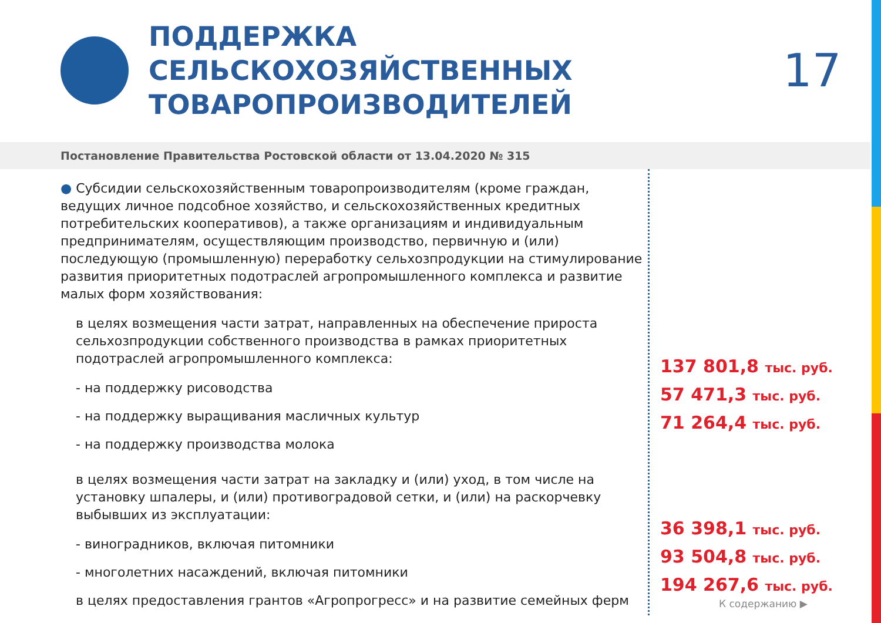ПОДДЕРЖКА СЕЛЬСКОХОЗЯЙСТВЕННЫХ ТОВАРОПРОИЗВОДИТЕЛЕЙ
17
Постановление Правительства Ростовской области от 13.04.2020 № 315
● Субсидии сельскохозяйственным товаропроизводителям (кроме граждан, ведущих личное подсобное хозяйство, и сельскохозяйственных кредитных потребительских кооперативов), а также организациям и индивидуальным предпринимателям, осуществляющим производство, первичную и (или) последующую (промышленную) переработку сельхозпродукции на стимулирование развития приоритетных подотраслей агропромышленного комплекса и развитие малых форм хозяйствования:
в целях возмещения части затрат, направленных на обеспечение прироста сельхозпродукции собственного производства в рамках приоритетных подотраслей агропромышленного комплекса:
- на поддержку рисоводства
- на поддержку выращивания масличных культур
- на поддержку производства молока
в целях возмещения части затрат на закладку и (или) уход, в том числе на установку шпалеры, и (или) противоградовой сетки, и (или) на раскорчевку выбывших из эксплуатации:
- виноградников, включая питомники
- многолетних насаждений, включая питомники
в целях предоставления грантов «Агропрогресс» и на развитие семейных ферм
137 801,8 тыс. руб.
57 471,3 тыс. руб.
71 264,4 тыс. руб.
36 398,1 тыс. руб.
93 504,8 тыс. руб.
194 267,6 тыс. руб.
К содержанию ▶